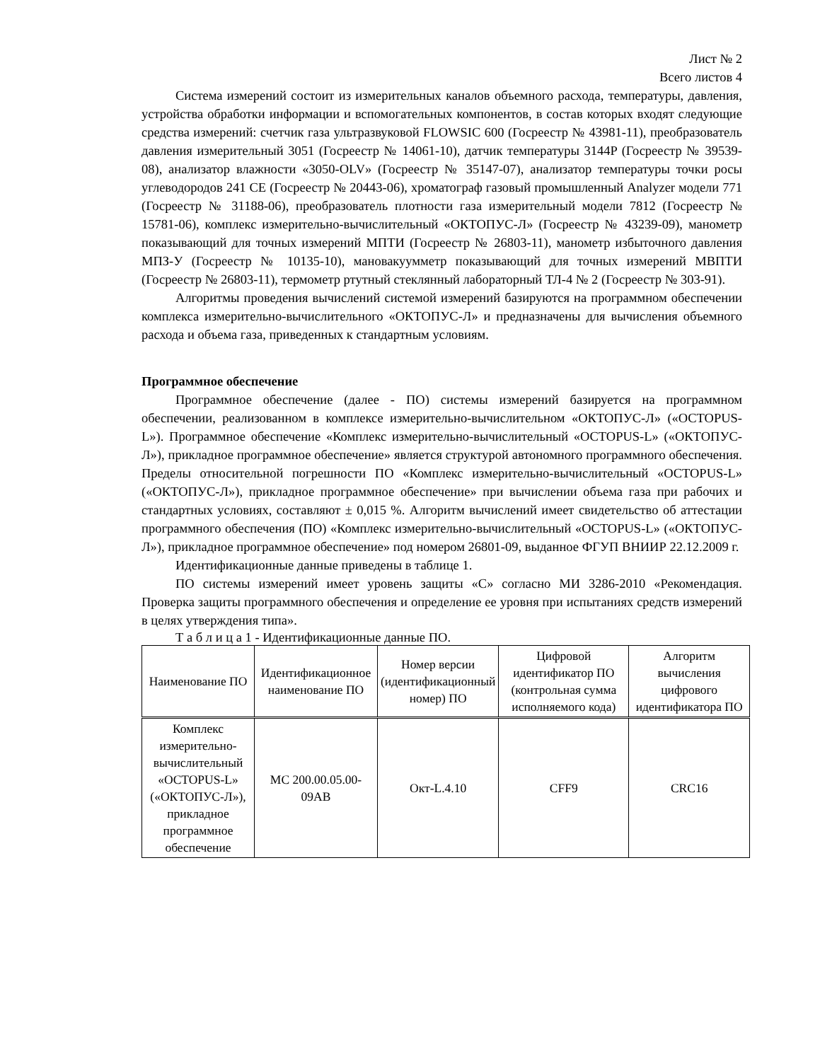Лист № 2
Всего листов 4
Система измерений состоит из измерительных каналов объемного расхода, температуры, давления, устройства обработки информации и вспомогательных компонентов, в состав которых входят следующие средства измерений: счетчик газа ультразвуковой FLOWSIC 600 (Госреестр № 43981-11), преобразователь давления измерительный 3051 (Госреестр № 14061-10), датчик температуры 3144P (Госреестр № 39539-08), анализатор влажности «3050-OLV» (Госреестр № 35147-07), анализатор температуры точки росы углеводородов 241 CE (Госреестр № 20443-06), хроматограф газовый промышленный Analyzer модели 771 (Госреестр № 31188-06), преобразователь плотности газа измерительный модели 7812 (Госреестр № 15781-06), комплекс измерительно-вычислительный «ОКТОПУС-Л» (Госреестр № 43239-09), манометр показывающий для точных измерений МПТИ (Госреестр № 26803-11), манометр избыточного давления МПЗ-У (Госреестр № 10135-10), мановакуумметр показывающий для точных измерений МВПТИ (Госреестр № 26803-11), термометр ртутный стеклянный лабораторный ТЛ-4 № 2 (Госреестр № 303-91).
Алгоритмы проведения вычислений системой измерений базируются на программном обеспечении комплекса измерительно-вычислительного «ОКТОПУС-Л» и предназначены для вычисления объемного расхода и объема газа, приведенных к стандартным условиям.
Программное обеспечение
Программное обеспечение (далее - ПО) системы измерений базируется на программном обеспечении, реализованном в комплексе измерительно-вычислительном «ОКТОПУС-Л» («OCTOPUS-L»). Программное обеспечение «Комплекс измерительно-вычислительный «OCTOPUS-L» («ОКТОПУС-Л»), прикладное программное обеспечение» является структурой автономного программного обеспечения. Пределы относительной погрешности ПО «Комплекс измерительно-вычислительный «OCTOPUS-L» («ОКТОПУС-Л»), прикладное программное обеспечение» при вычислении объема газа при рабочих и стандартных условиях, составляют ± 0,015 %. Алгоритм вычислений имеет свидетельство об аттестации программного обеспечения (ПО) «Комплекс измерительно-вычислительный «OCTOPUS-L» («ОКТОПУС-Л»), прикладное программное обеспечение» под номером 26801-09, выданное ФГУП ВНИИР 22.12.2009 г.
Идентификационные данные приведены в таблице 1.
ПО системы измерений имеет уровень защиты «С» согласно МИ 3286-2010 «Рекомендация. Проверка защиты программного обеспечения и определение ее уровня при испытаниях средств измерений в целях утверждения типа».
Т а б л и ц а 1 - Идентификационные данные ПО.
| Наименование ПО | Идентификационное наименование ПО | Номер версии (идентификационный номер) ПО | Цифровой идентификатор ПО (контрольная сумма исполняемого кода) | Алгоритм вычисления цифрового идентификатора ПО |
| --- | --- | --- | --- | --- |
| Комплекс измерительно-вычислительный «OCTOPUS-L» («ОКТОПУС-Л»), прикладное программное обеспечение | MC 200.00.05.00-09AB | Окт-L.4.10 | CFF9 | CRC16 |